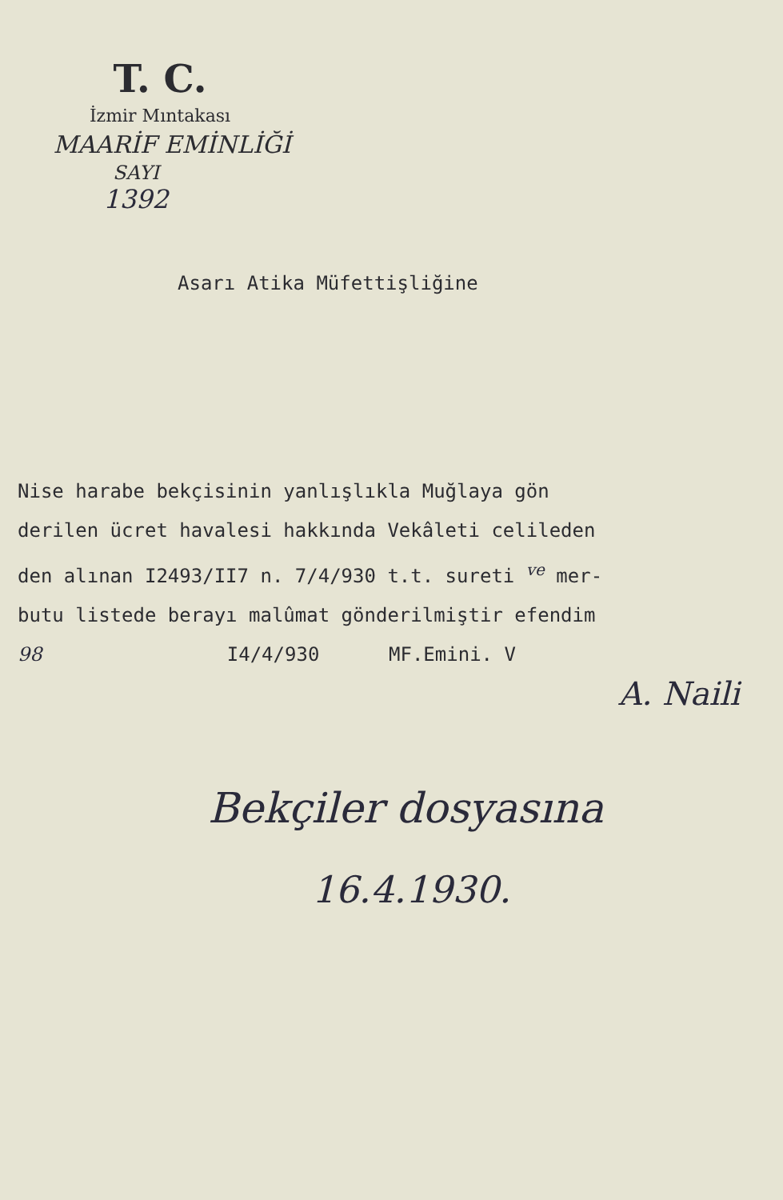T. C.
İzmir Mıntakası
MAARİF EMİNLİĞİ
SAYI
1392
Asarı Atika Müfettişliğine
Nise harabe bekçisinin yanlışlıkla Muğlaya gön derilen ücret havalesi hakkında Vekâleti celileden den alınan I2493/II7 n. 7/4/930 t.t. sureti <sup>ve</sup> mer- butu listede berayı malûmat gönderilmiştir efendim 98 I4/4/930 MF.Emini. V A. Naili
Bekçiler dosyasına
16.4.1930.